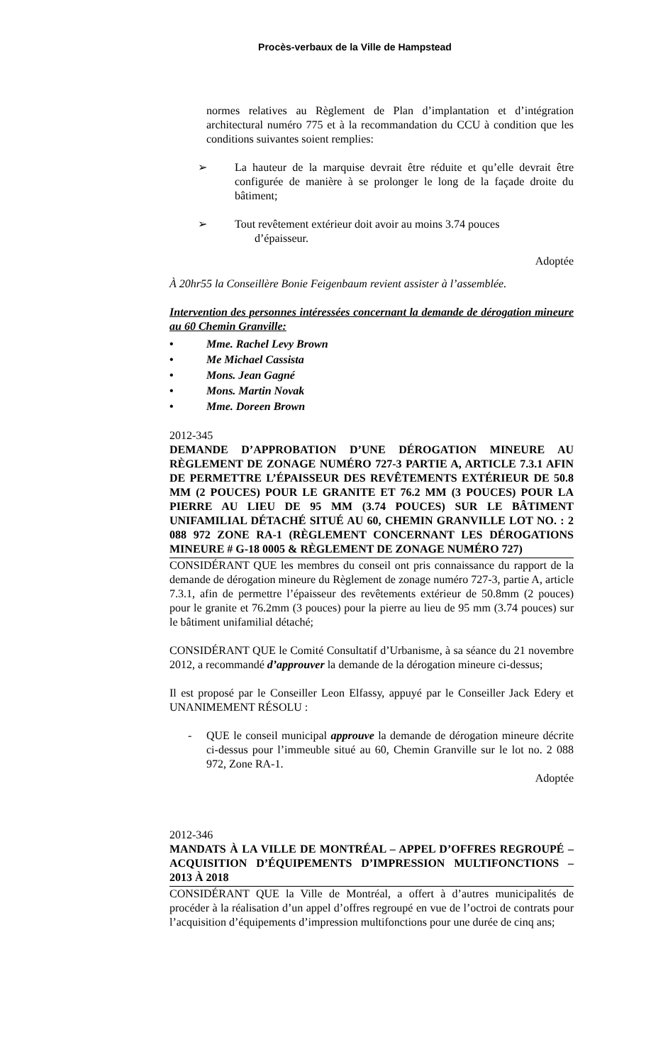Procès-verbaux de la Ville de Hampstead
normes relatives au Règlement de Plan d’implantation et d’intégration architectural numéro 775 et à la recommandation du CCU à condition que les conditions suivantes soient remplies:
➢ La hauteur de la marquise devrait être réduite et qu’elle devrait être configurée de manière à se prolonger le long de la façade droite du bâtiment;
➢ Tout revêtement extérieur doit avoir au moins 3.74 pouces
d’épaisseur.
Adoptée
À 20hr55 la Conseillère Bonie Feigenbaum revient assister à l’assemblée.
Intervention des personnes intéressées concernant la demande de dérogation mineure au 60 Chemin Granville:
• Mme. Rachel Levy Brown
• Me Michael Cassista
• Mons. Jean Gagné
• Mons. Martin Novak
• Mme. Doreen Brown
2012-345
DEMANDE D’APPROBATION D’UNE DÉROGATION MINEURE AU RÈGLEMENT DE ZONAGE NUMÉRO 727-3 PARTIE A, ARTICLE 7.3.1 AFIN DE PERMETTRE L’ÉPAISSEUR DES REVÊTEMENTS EXTÉRIEUR DE 50.8 MM (2 POUCES) POUR LE GRANITE ET 76.2 MM (3 POUCES) POUR LA PIERRE AU LIEU DE 95 MM (3.74 POUCES) SUR LE BÂTIMENT UNIFAMILIAL DÉTACHÉ SITUÉ AU 60, CHEMIN GRANVILLE LOT NO. : 2 088 972 ZONE RA-1 (RÈGLEMENT CONCERNANT LES DÉROGATIONS MINEURE # G-18 0005 & RÈGLEMENT DE ZONAGE NUMÉRO 727)
CONSIDÉRANT QUE les membres du conseil ont pris connaissance du rapport de la demande de dérogation mineure du Règlement de zonage numéro 727-3, partie A, article 7.3.1, afin de permettre l’épaisseur des revêtements extérieur de 50.8mm (2 pouces) pour le granite et 76.2mm (3 pouces) pour la pierre au lieu de 95 mm (3.74 pouces) sur le bâtiment unifamilial détaché;
CONSIDÉRANT QUE le Comité Consultatif d’Urbanisme, à sa séance du 21 novembre 2012, a recommandé d’approuver la demande de la dérogation mineure ci-dessus;
Il est proposé par le Conseiller Leon Elfassy, appuyé par le Conseiller Jack Edery et UNANIMEMENT RÉSOLU :
- QUE le conseil municipal approuve la demande de dérogation mineure décrite ci-dessus pour l’immeuble situé au 60, Chemin Granville sur le lot no. 2 088 972, Zone RA-1.
Adoptée
2012-346
MANDATS À LA VILLE DE MONTRÉAL – APPEL D’OFFRES REGROUPÉ – ACQUISITION D’ÉQUIPEMENTS D’IMPRESSION MULTIFONCTIONS – 2013 À 2018
CONSIDÉRANT QUE la Ville de Montréal, a offert à d’autres municipalités de procéder à la réalisation d’un appel d’offres regroupé en vue de l’octroi de contrats pour l’acquisition d’équipements d’impression multifonctions pour une durée de cinq ans;